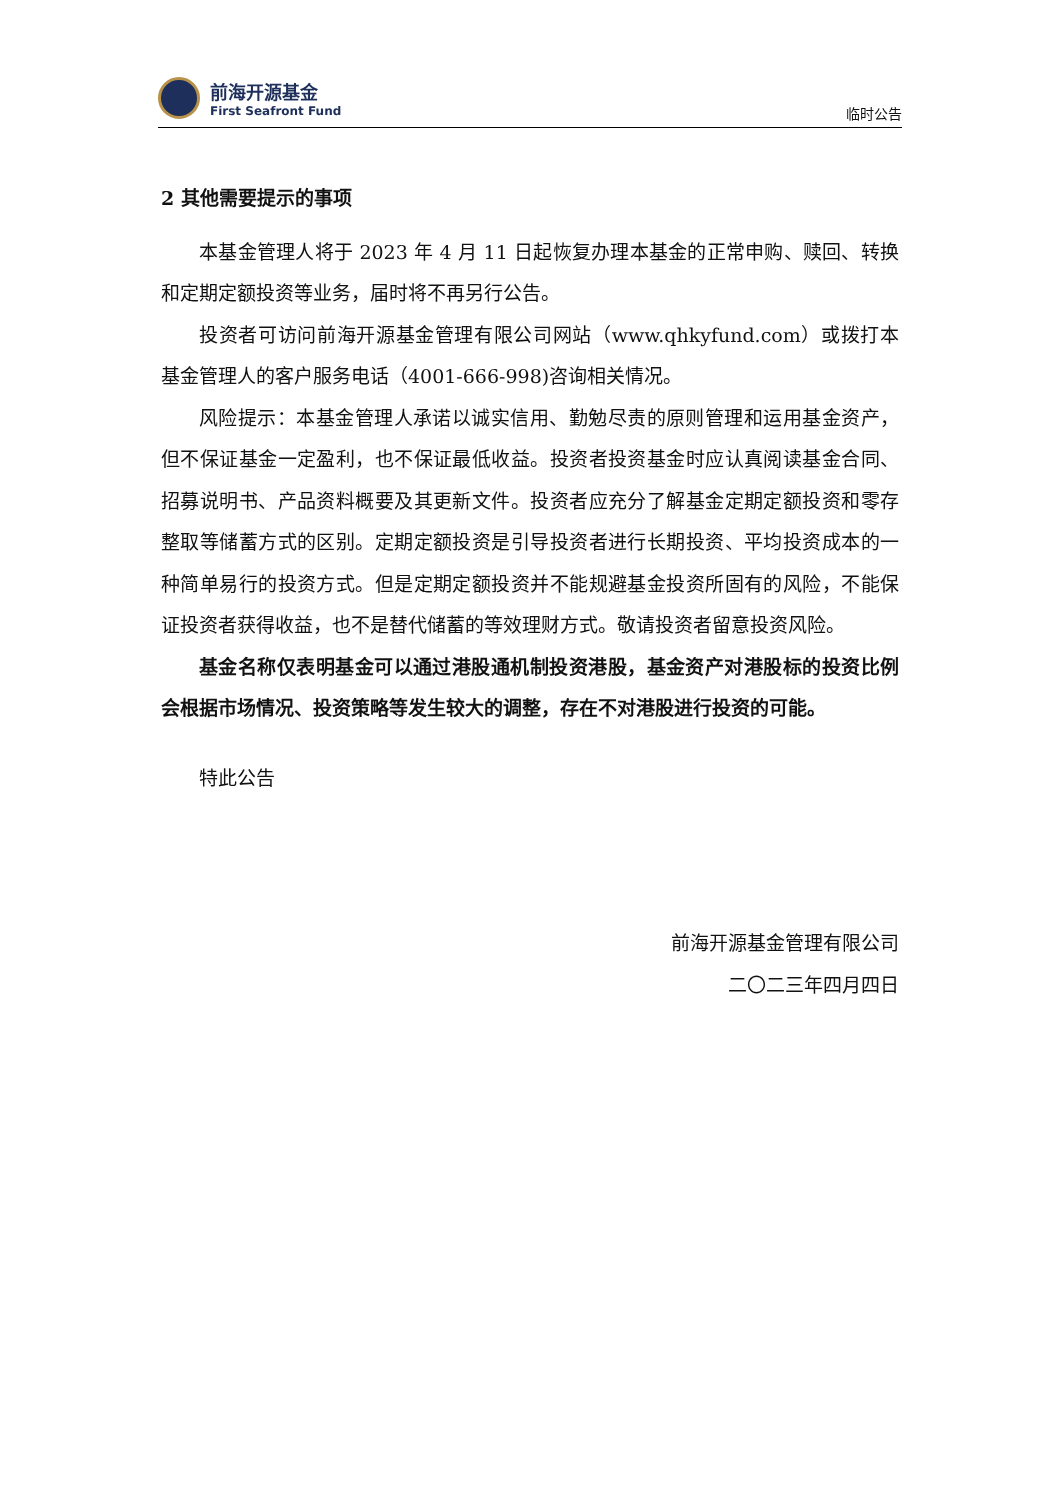前海开源基金
First Seafront Fund
临时公告
2 其他需要提示的事项
本基金管理人将于 2023 年 4 月 11 日起恢复办理本基金的正常申购、赎回、转换和定期定额投资等业务，届时将不再另行公告。
投资者可访问前海开源基金管理有限公司网站（www.qhkyfund.com）或拨打本基金管理人的客户服务电话（4001-666-998)咨询相关情况。
风险提示：本基金管理人承诺以诚实信用、勤勉尽责的原则管理和运用基金资产，但不保证基金一定盈利，也不保证最低收益。投资者投资基金时应认真阅读基金合同、招募说明书、产品资料概要及其更新文件。投资者应充分了解基金定期定额投资和零存整取等储蓄方式的区别。定期定额投资是引导投资者进行长期投资、平均投资成本的一种简单易行的投资方式。但是定期定额投资并不能规避基金投资所固有的风险，不能保证投资者获得收益，也不是替代储蓄的等效理财方式。敬请投资者留意投资风险。
基金名称仅表明基金可以通过港股通机制投资港股，基金资产对港股标的投资比例会根据市场情况、投资策略等发生较大的调整，存在不对港股进行投资的可能。
特此公告
前海开源基金管理有限公司
二〇二三年四月四日